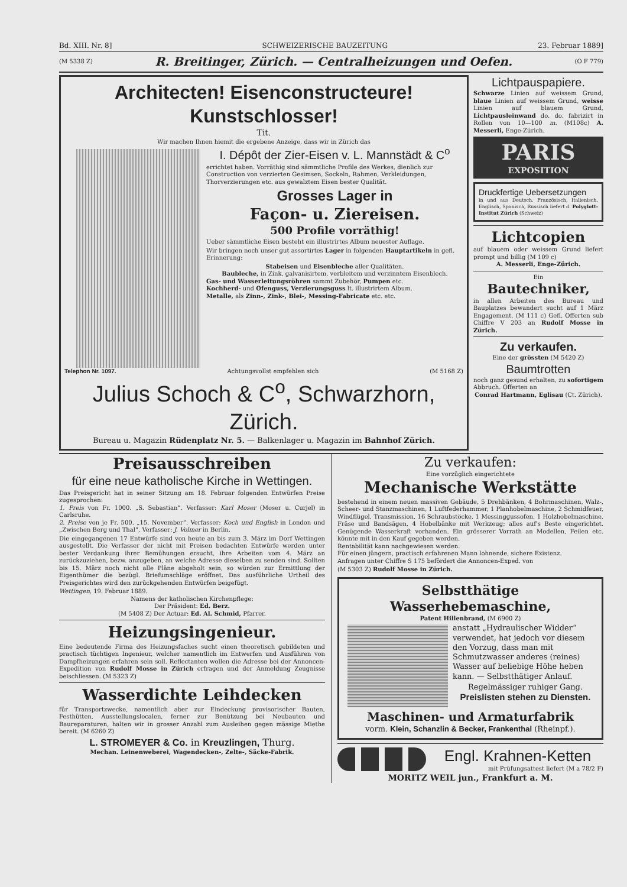Bd. XIII. Nr. 8] SCHWEIZERISCHE BAUZEITUNG 23. Februar 1889]
(M 5338 Z) R. Breitinger, Zürich. — Centralheizungen und Oefen. (O F 779)
Architecten! Eisenconstructeure! Kunstschlosser!
Tit.
Wir machen Ihnen hiemit die ergebene Anzeige, dass wir in Zürich das
I. Dépôt der Zier-Eisen v. L. Mannstädt & C<sup>o</sup>
errichtet haben. Vorräthig sind sämmtliche Profile des Werkes, dienlich zur Construction von verzierten Gesimsen, Sockeln, Rahmen, Verkleidungen, Thorverzierungen etc. aus gewalztem Eisen bester Qualität.
Grosses Lager in
Façon- u. Ziereisen.
500 Profile vorräthig!
Ueber sämmtliche Eisen besteht ein illustrirtes Album neuester Auflage.
Wir bringen noch unser gut assortirtes Lager in folgenden Hauptartikeln in gefl. Erinnerung:
Stabeisen und Eisenbleche aller Qualitäten.
Baubleche, in Zink, galvanisirtem, verbleitem und verzinntem Eisenblech.
Gas- und Wasserleitungsröhren sammt Zubehör, Pumpen etc.
Kochherd- und Ofenguss, Verzierungsguss lt. illustrirtem Album.
Metalle, als Zinn-, Zink-, Blei-, Messing-Fabricate etc. etc.
Telephon Nr. 1097. Achtungsvollst empfehlen sich (M 5168 Z)
Julius Schoch & C<sup>o</sup>, Schwarzhorn, Zürich.
Bureau u. Magazin Rüdenplatz Nr. 5. — Balkenlager u. Magazin im Bahnhof Zürich.
Lichtpauspapiere.
Schwarze Linien auf weissem Grund, blaue Linien auf weissem Grund, weisse Linien auf blauem Grund, Lichtpausleinwand do. do. fabrizirt in Rollen von 10—100 m. (M108c) A. Messerli, Enge-Zürich.
PARIS
EXPOSITION
Druckfertige Uebersetzungen
in und aus Deutsch, Französisch, Italienisch, Englisch, Spanisch, Russisch liefert d. Polyglott-Institut Zürich (Schweiz)
Lichtcopien
auf blauem oder weissem Grund liefert prompt und billig (M 109 c)
A. Messerli, Enge-Zürich.
Ein
Bautechniker,
in allen Arbeiten des Bureau und Bauplatzes bewandert sucht auf 1 März Engagement. (M 111 c) Gefl. Offerten sub Chiffre V 203 an Rudolf Mosse in Zürich.
Zu verkaufen.
Eine der grössten (M 5420 Z)
Baumtrotten
noch ganz gesund erhalten, zu sofortigem Abbruch. Offerten an
Conrad Hartmann, Eglisau (Ct. Zürich).
Preisausschreiben
für eine neue katholische Kirche in Wettingen.
Das Preisgericht hat in seiner Sitzung am 18. Februar folgenden Entwürfen Preise zugesprochen:
1. Preis von Fr. 1000. „S. Sebastian“. Verfasser: Karl Moser (Moser u. Curjel) in Carlsruhe.
2. Preise von je Fr. 500. „15. November“. Verfasser: Koch und English in London und „Zwischen Berg und Thal“, Verfasser: J. Volmer in Berlin.
Die eingegangenen 17 Entwürfe sind von heute an bis zum 3. März im Dorf Wettingen ausgestellt. Die Verfasser der nicht mit Preisen bedachten Entwürfe werden unter bester Verdankung ihrer Bemühungen ersucht, ihre Arbeiten vom 4. März an zurückzuziehen, bezw. anzugeben, an welche Adresse dieselben zu senden sind. Sollten bis 15. März noch nicht alle Pläne abgeholt sein, so würden zur Ermittlung der Eigenthümer die bezügl. Briefumschläge eröffnet. Das ausführliche Urtheil des Preisgerichtes wird den zurückgehenden Entwürfen beigefügt.
Wettingen, 19. Februar 1889.
Namens der katholischen Kirchenpflege:
Der Präsident: Ed. Berz.
(M 5408 Z) Der Actuar: Ed. Al. Schmid, Pfarrer.
Heizungsingenieur.
Eine bedeutende Firma des Heizungsfaches sucht einen theoretisch gebildeten und practisch tüchtigen Ingenieur, welcher namentlich im Entwerfen und Ausführen von Dampfheizungen erfahren sein soll. Reflectanten wollen die Adresse bei der Annoncen-Expedition von Rudolf Mosse in Zürich erfragen und der Anmeldung Zeugnisse beischliessen. (M 5323 Z)
Wasserdichte Leihdecken
für Transportzwecke, namentlich aber zur Eindeckung provisorischer Bauten, Festhütten, Ausstellungslocalen, ferner zur Benützung bei Neubauten und Baureparaturen, halten wir in grosser Anzahl zum Ausleihen gegen mässige Miethe bereit. (M 6260 Z)
L. STROMEYER & Co. in Kreuzlingen, Thurg.
Mechan. Leinenweberei, Wagendecken-, Zelte-, Säcke-Fabrik.
Zu verkaufen:
Eine vorzüglich eingerichtete
Mechanische Werkstätte
bestehend in einem neuen massiven Gebäude, 5 Drehbänken, 4 Bohrmaschinen, Walz-, Scheer- und Stanzmaschinen, 1 Luftfederhammer, 1 Planhobelmaschine, 2 Schmidfeuer, Windflügel, Transmission, 16 Schraubstöcke, 1 Messinggussofen, 1 Holzhobelmaschine, Fräse und Bandsägen, 4 Hobelbänke mit Werkzeug; alles auf's Beste eingerichtet. Genügende Wasserkraft vorhanden. Ein grösserer Vorrath an Modellen, Feilen etc. könnte mit in den Kauf gegeben werden.
Rentabilität kann nachgewiesen werden.
Für einen jüngern, practisch erfahrenen Mann lohnende, sichere Existenz.
Anfragen unter Chiffre S 175 befördert die Annoncen-Exped. von
(M 5303 Z) Rudolf Mosse in Zürich.
Selbstthätige Wasserhebemaschine,
Patent Hillenbrand, (M 6900 Z)
anstatt „Hydraulischer Widder“ verwendet, hat jedoch vor diesem den Vorzug, dass man mit Schmutzwasser anderes (reines) Wasser auf beliebige Höhe heben kann. — Selbstthätiger Anlauf.
Regelmässiger ruhiger Gang.
Preislisten stehen zu Diensten.
Maschinen- und Armaturfabrik
vorm. Klein, Schanzlin & Becker, Frankenthal (Rheinpf.).
Engl. Krahnen-Ketten
mit Prüfungsattest liefert (M a 78/2 F)
MORITZ WEIL jun., Frankfurt a. M.